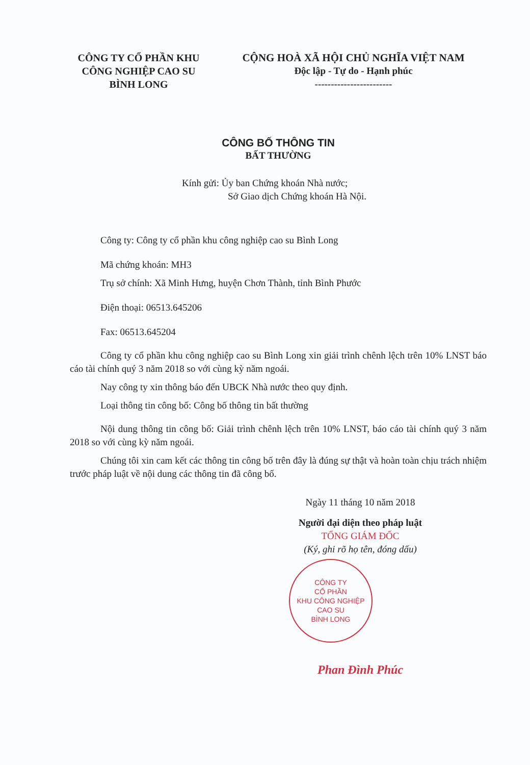CÔNG TY CỔ PHẦN KHU
CÔNG NGHIỆP CAO SU
BÌNH LONG
CỘNG HOÀ XÃ HỘI CHỦ NGHĨA VIỆT NAM
Độc lập - Tự do - Hạnh phúc
------------------------
CÔNG BỐ THÔNG TIN
BẤT THƯỜNG
Kính gửi: Ủy ban Chứng khoán Nhà nước;
Sở Giao dịch Chứng khoán Hà Nội.
Công ty: Công ty cổ phần khu công nghiệp cao su Bình Long
Mã chứng khoán: MH3
Trụ sở chính: Xã Minh Hưng, huyện Chơn Thành, tỉnh Bình Phước
Điện thoại: 06513.645206
Fax: 06513.645204
Công ty cổ phần khu công nghiệp cao su Bình Long xin giải trình chênh lệch trên 10% LNST báo cáo tài chính quý 3 năm 2018 so với cùng kỳ năm ngoái.
Nay công ty xin thông báo đến UBCK Nhà nước theo quy định.
Loại thông tin công bố: Công bố thông tin bất thường
Nội dung thông tin công bố: Giải trình chênh lệch trên 10% LNST, báo cáo tài chính quý 3 năm 2018 so với cùng kỳ năm ngoái.
Chúng tôi xin cam kết các thông tin công bố trên đây là đúng sự thật và hoàn toàn chịu trách nhiệm trước pháp luật về nội dung các thông tin đã công bố.
Ngày 11 tháng 10 năm 2018
Người đại diện theo pháp luật
TỔNG GIÁM ĐỐC
(Ký, ghi rõ họ tên, đóng dấu)
CÔNG TY
CỔ PHẦN
KHU CÔNG NGHIỆP
CAO SU
BÌNH LONG
Phan Đình Phúc